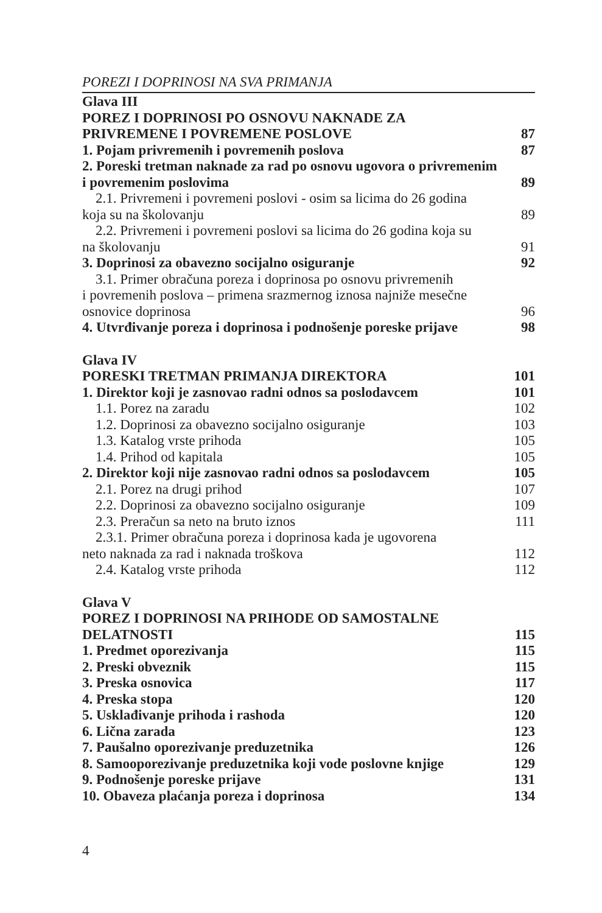POREZI I DOPRINOSI NA SVA PRIMANJA
Glava III
POREZ I DOPRINOSI PO OSNOVU NAKNADE ZA
PRIVREMENE I POVREMENE POSLOVE 87
1. Pojam privremenih i povremenih poslova 87
2. Poreski tretman naknade za rad po osnovu ugovora o privremenim
i povremenim poslovima 89
2.1. Privremeni i povremeni poslovi - osim sa licima do 26 godina
koja su na školovanju 89
2.2. Privremeni i povremeni poslovi sa licima do 26 godina koja su
na školovanju 91
3. Doprinosi za obavezno socijalno osiguranje 92
3.1. Primer obračuna poreza i doprinosa po osnovu privremenih
i povremenih poslova – primena srazmernog iznosa najniže mesečne
osnovice doprinosa 96
4. Utvrđivanje poreza i doprinosa i podnošenje poreske prijave 98
Glava IV
PORESKI TRETMAN PRIMANJA DIREKTORA 101
1. Direktor koji je zasnovao radni odnos sa poslodavcem 101
1.1. Porez na zaradu 102
1.2. Doprinosi za obavezno socijalno osiguranje 103
1.3. Katalog vrste prihoda 105
1.4. Prihod od kapitala 105
2. Direktor koji nije zasnovao radni odnos sa poslodavcem 105
2.1. Porez na drugi prihod 107
2.2. Doprinosi za obavezno socijalno osiguranje 109
2.3. Preračun sa neto na bruto iznos 111
2.3.1. Primer obračuna poreza i doprinosa kada je ugovorena
neto naknada za rad i naknada troškova 112
2.4. Katalog vrste prihoda 112
Glava V
POREZ I DOPRINOSI NA PRIHODE OD SAMOSTALNE
DELATNOSTI 115
1. Predmet oporezivanja 115
2. Preski obveznik 115
3. Preska osnovica 117
4. Preska stopa 120
5. Usklađivanje prihoda i rashoda 120
6. Lična zarada 123
7. Paušalno oporezivanje preduzetnika 126
8. Samooporezivanje preduzetnika koji vode poslovne knjige 129
9. Podnošenje poreske prijave 131
10. Obaveza plaćanja poreza i doprinosa 134
4